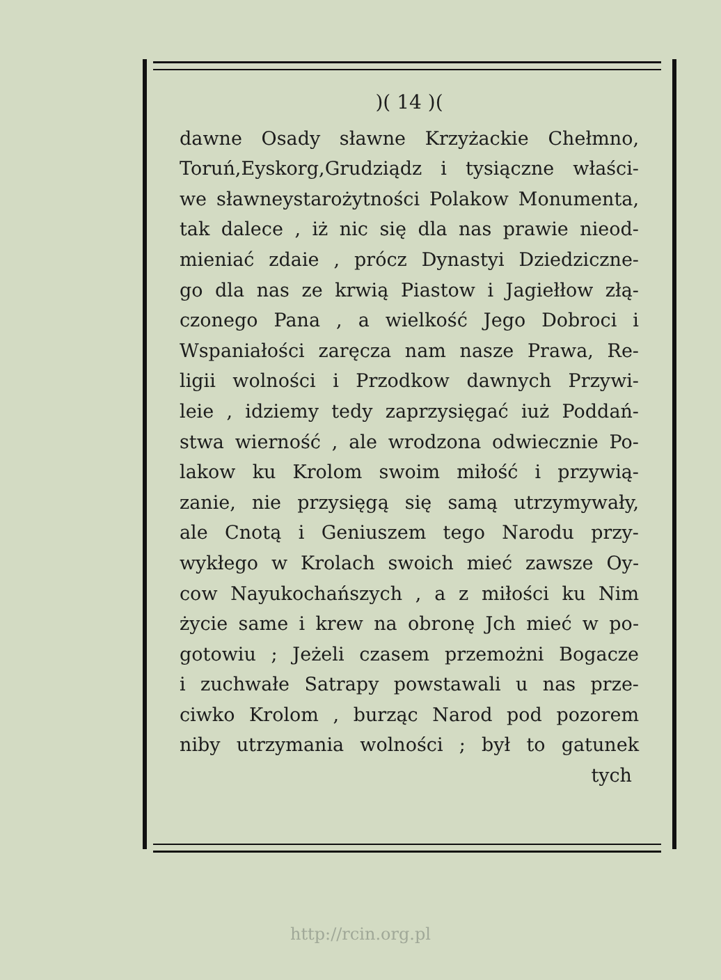)( 14 )(
dawne Osady sławne Krzyżackie Chełmno,
Toruń,Eyskorg,Grudziądz i tysiączne właści-
we sławneystarożytności Polakow Monumenta,
tak dalece , iż nic się dla nas prawie nieod-
mieniać zdaie , prócz Dynastyi Dziedziczne-
go dla nas ze krwią Piastow i Jagiełłow złą-
czonego Pana , a wielkość Jego Dobroci i
Wspaniałości zaręcza nam nasze Prawa, Re-
ligii wolności i Przodkow dawnych Przywi-
leie , idziemy tedy zaprzysięgać iuż Poddań-
stwa wierność , ale wrodzona odwiecznie Po-
lakow ku Krolom swoim miłość i przywią-
zanie, nie przysięgą się samą utrzymywały,
ale Cnotą i Geniuszem tego Narodu przy-
wykłego w Krolach swoich mieć zawsze Oy-
cow Nayukochańszych , a z miłości ku Nim
życie same i krew na obronę Jch mieć w po-
gotowiu ; Jeżeli czasem przemożni Bogacze
i zuchwałe Satrapy powstawali u nas prze-
ciwko Krolom , burząc Narod pod pozorem
niby utrzymania wolności ; był to gatunek
tych
http://rcin.org.pl